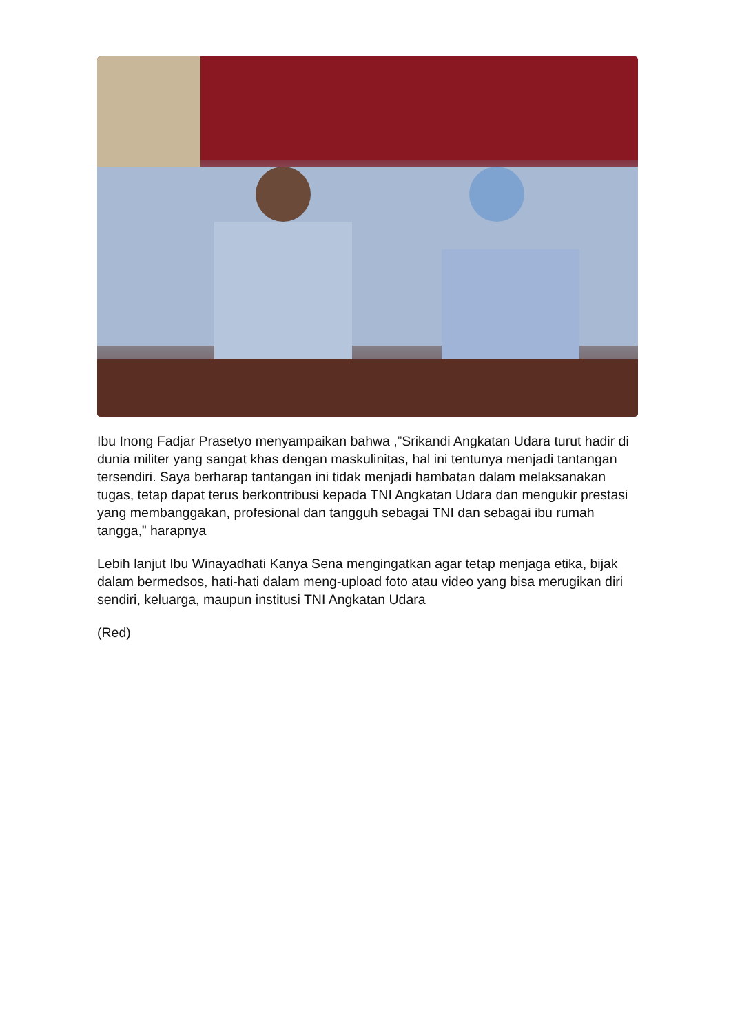Ibu Inong Fadjar Prasetyo menyampaikan bahwa ,”Srikandi Angkatan Udara turut hadir di dunia militer yang sangat khas dengan maskulinitas, hal ini tentunya menjadi tantangan tersendiri. Saya berharap tantangan ini tidak menjadi hambatan dalam melaksanakan tugas, tetap dapat terus berkontribusi kepada TNI Angkatan Udara dan mengukir prestasi yang membanggakan, profesional dan tangguh sebagai TNI dan sebagai ibu rumah tangga,” harapnya
Lebih lanjut Ibu Winayadhati Kanya Sena mengingatkan agar tetap menjaga etika, bijak dalam bermedsos, hati-hati dalam meng-upload foto atau video yang bisa merugikan diri sendiri, keluarga, maupun institusi TNI Angkatan Udara
(Red)